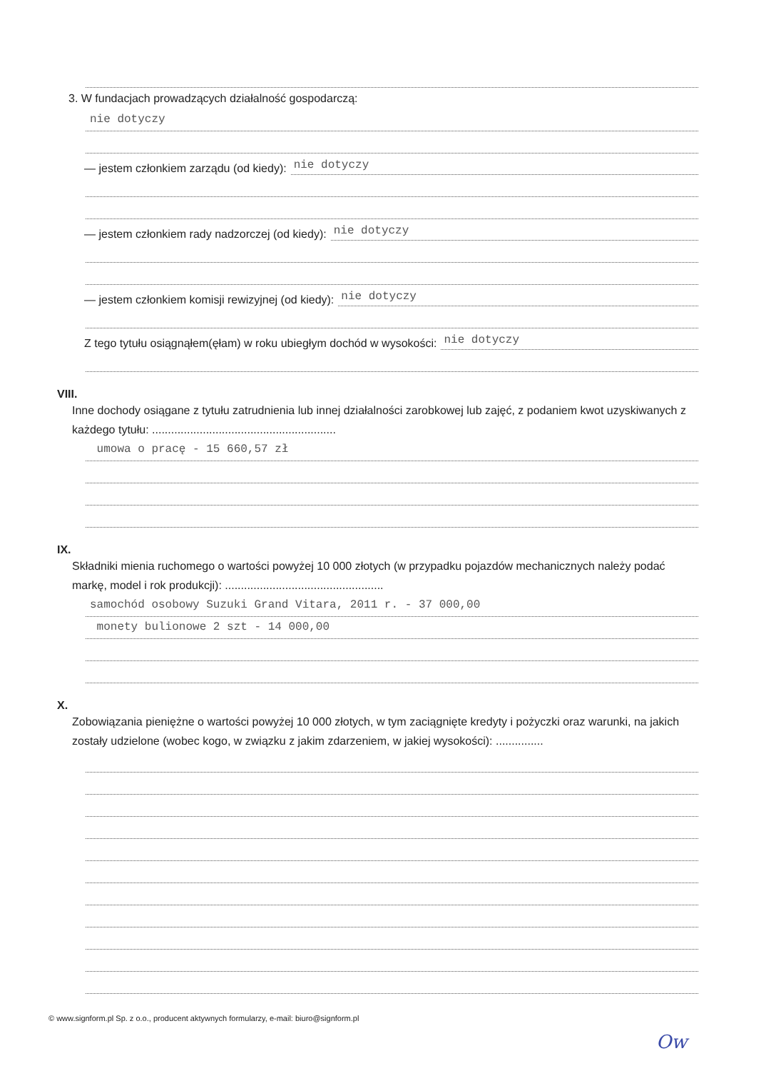3. W fundacjach prowadzących działalność gospodarczą:
nie dotyczy
— jestem członkiem zarządu (od kiedy): nie dotyczy
— jestem członkiem rady nadzorczej (od kiedy): nie dotyczy
— jestem członkiem komisji rewizyjnej (od kiedy): nie dotyczy
Z tego tytułu osiągnąłem(ęłam) w roku ubiegłym dochód w wysokości: nie dotyczy
VIII.
Inne dochody osiągane z tytułu zatrudnienia lub innej działalności zarobkowej lub zajęć, z podaniem kwot uzyskiwanych z każdego tytułu: ..........................................................
umowa o pracę - 15 660,57 zł
IX.
Składniki mienia ruchomego o wartości powyżej 10 000 złotych (w przypadku pojazdów mechanicznych należy podać markę, model i rok produkcji): ..................................................
samochód osobowy Suzuki Grand Vitara, 2011 r. - 37 000,00
monety bulionowe 2 szt - 14 000,00
X.
Zobowiązania pieniężne o wartości powyżej 10 000 złotych, w tym zaciągnięte kredyty i pożyczki oraz warunki, na jakich zostały udzielone (wobec kogo, w związku z jakim zdarzeniem, w jakiej wysokości): ...............
© www.signform.pl Sp. z o.o., producent aktywnych formularzy, e-mail: biuro@signform.pl
Ow